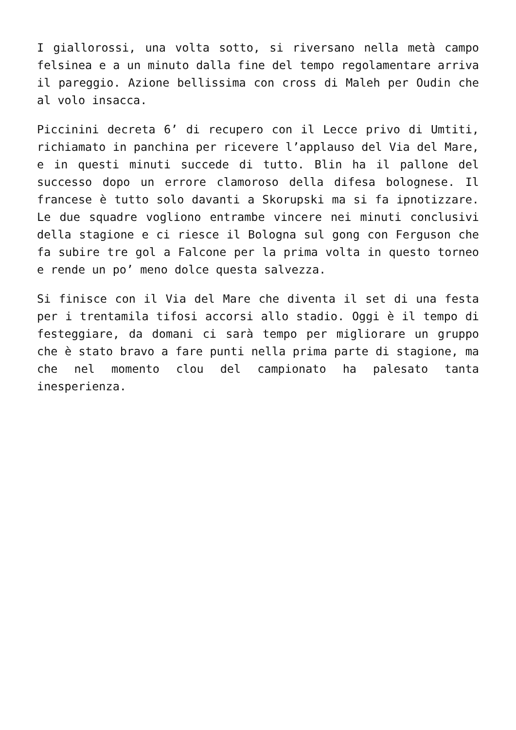I giallorossi, una volta sotto, si riversano nella metà campo felsinea e a un minuto dalla fine del tempo regolamentare arriva il pareggio. Azione bellissima con cross di Maleh per Oudin che al volo insacca.
Piccinini decreta 6’ di recupero con il Lecce privo di Umtiti, richiamato in panchina per ricevere l’applauso del Via del Mare, e in questi minuti succede di tutto. Blin ha il pallone del successo dopo un errore clamoroso della difesa bolognese. Il francese è tutto solo davanti a Skorupski ma si fa ipnotizzare. Le due squadre vogliono entrambe vincere nei minuti conclusivi della stagione e ci riesce il Bologna sul gong con Ferguson che fa subire tre gol a Falcone per la prima volta in questo torneo e rende un po’ meno dolce questa salvezza.
Si finisce con il Via del Mare che diventa il set di una festa per i trentamila tifosi accorsi allo stadio. Oggi è il tempo di festeggiare, da domani ci sarà tempo per migliorare un gruppo che è stato bravo a fare punti nella prima parte di stagione, ma che nel momento clou del campionato ha palesato tanta inesperienza.